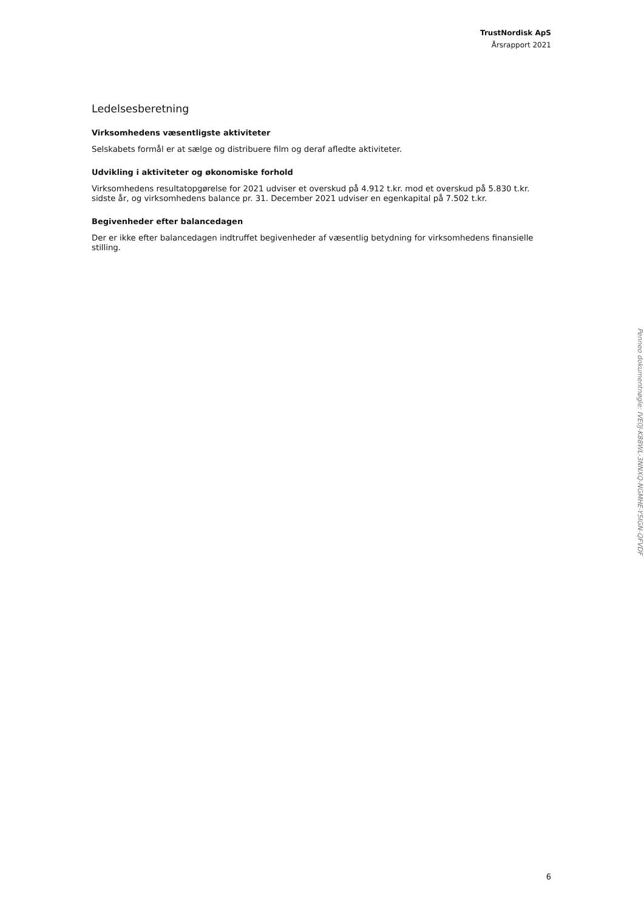TrustNordisk ApS
Årsrapport 2021
Ledelsesberetning
Virksomhedens væsentligste aktiviteter
Selskabets formål er at sælge og distribuere film og deraf afledte aktiviteter.
Udvikling i aktiviteter og økonomiske forhold
Virksomhedens resultatopgørelse for 2021 udviser et overskud på 4.912 t.kr. mod et overskud på 5.830 t.kr. sidste år, og virksomhedens balance pr. 31. December 2021 udviser en egenkapital på 7.502 t.kr.
Begivenheder efter balancedagen
Der er ikke efter balancedagen indtruffet begivenheder af væsentlig betydning for virksomhedens finansielle stilling.
6
Penneo dokumentnøgle: IVE0J-K88WL-3NNXQ-NGMHE-Y5IGN-QFVDF